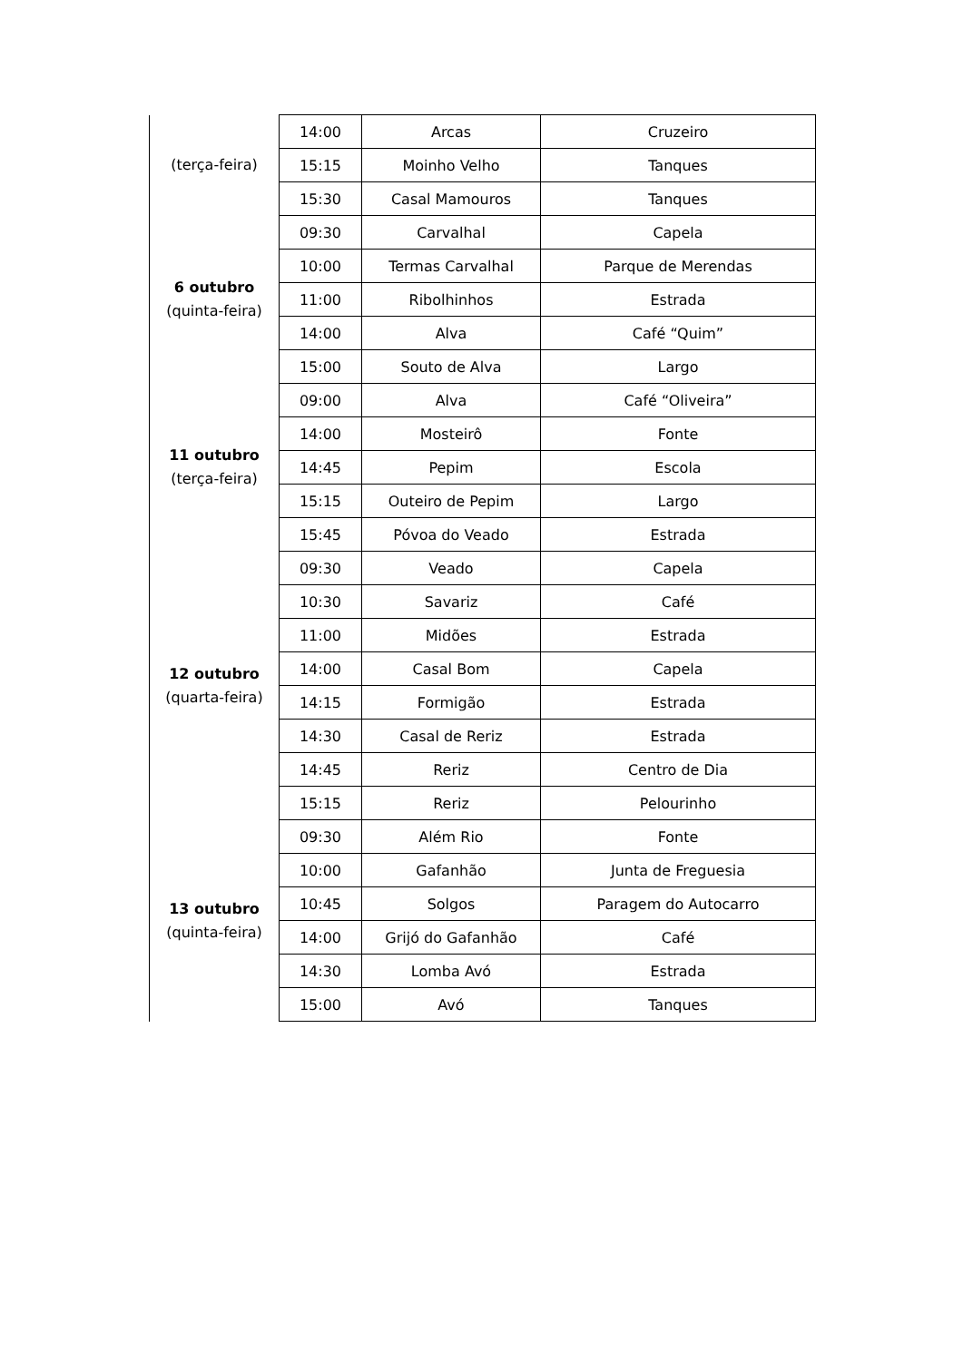| (terça-feira) | 14:00 | Arcas | Cruzeiro |
| | 15:15 | Moinho Velho | Tanques |
| | 15:30 | Casal Mamouros | Tanques |
| 6 outubro (quinta-feira) | 09:30 | Carvalhal | Capela |
| | 10:00 | Termas Carvalhal | Parque de Merendas |
| | 11:00 | Ribolhinhos | Estrada |
| | 14:00 | Alva | Café “Quim” |
| | 15:00 | Souto de Alva | Largo |
| 11 outubro (terça-feira) | 09:00 | Alva | Café “Oliveira” |
| | 14:00 | Mosteirô | Fonte |
| | 14:45 | Pepim | Escola |
| | 15:15 | Outeiro de Pepim | Largo |
| | 15:45 | Póvoa do Veado | Estrada |
| 12 outubro (quarta-feira) | 09:30 | Veado | Capela |
| | 10:30 | Savariz | Café |
| | 11:00 | Midões | Estrada |
| | 14:00 | Casal Bom | Capela |
| | 14:15 | Formigão | Estrada |
| | 14:30 | Casal de Reriz | Estrada |
| | 14:45 | Reriz | Centro de Dia |
| | 15:15 | Reriz | Pelourinho |
| 13 outubro (quinta-feira) | 09:30 | Além Rio | Fonte |
| | 10:00 | Gafanhão | Junta de Freguesia |
| | 10:45 | Solgos | Paragem do Autocarro |
| | 14:00 | Grijó do Gafanhão | Café |
| | 14:30 | Lomba Avó | Estrada |
| | 15:00 | Avó | Tanques |